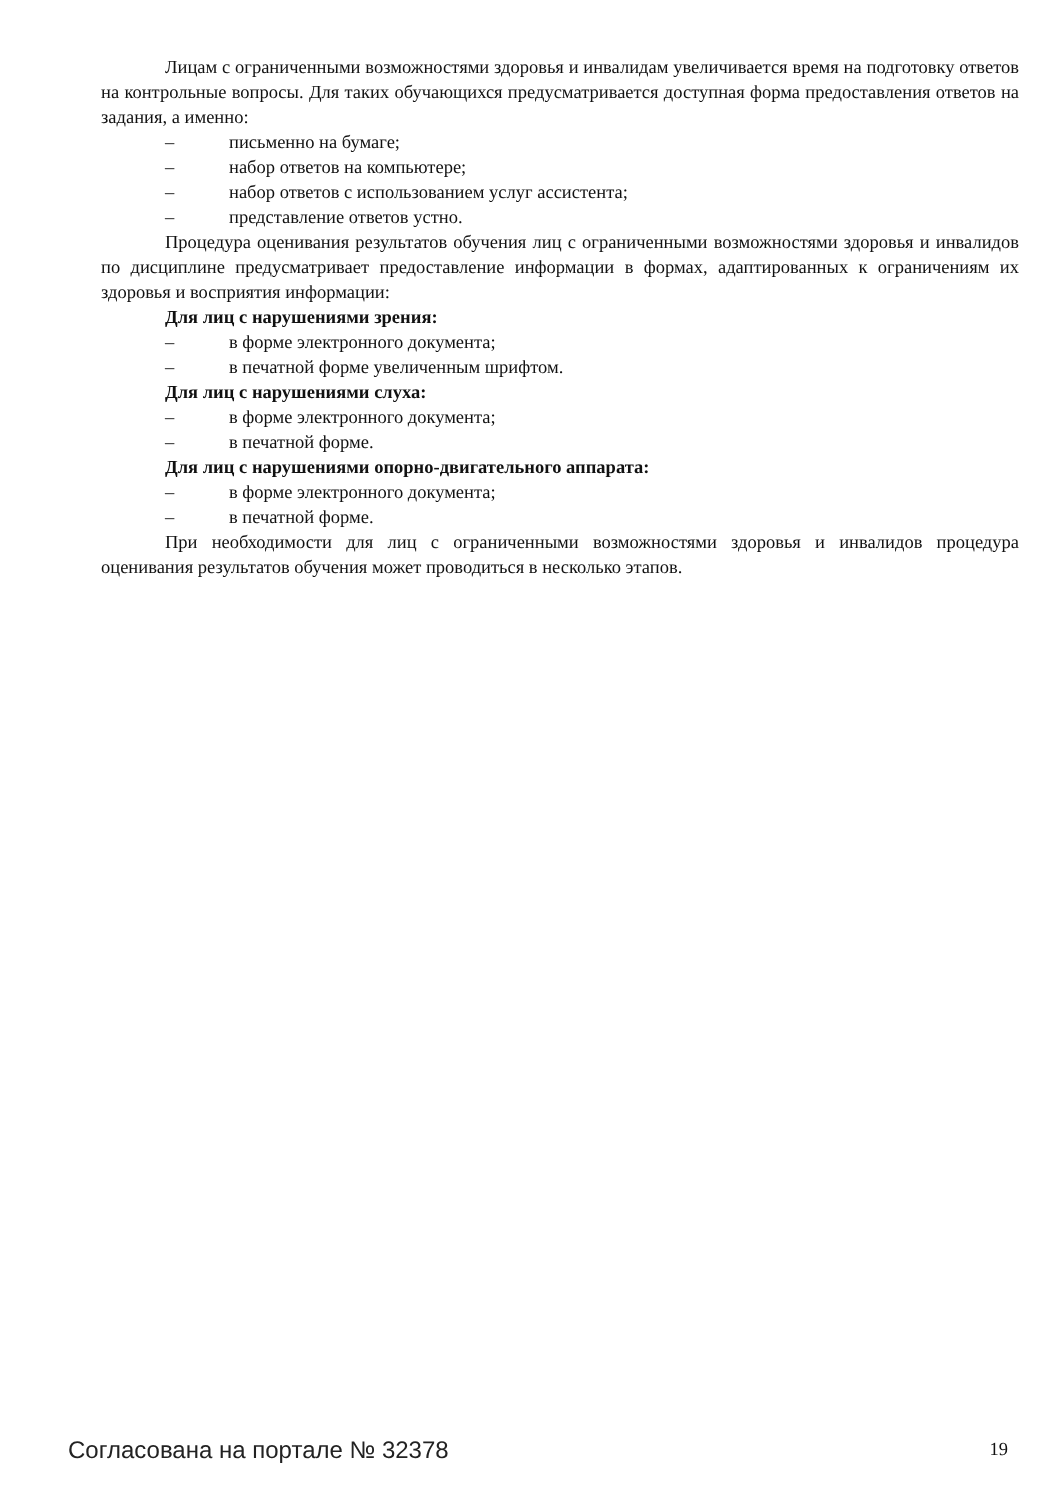Лицам с ограниченными возможностями здоровья и инвалидам увеличивается время на подготовку ответов на контрольные вопросы. Для таких обучающихся предусматривается доступная форма предоставления ответов на задания, а именно:
– письменно на бумаге;
– набор ответов на компьютере;
– набор ответов с использованием услуг ассистента;
– представление ответов устно.
Процедура оценивания результатов обучения лиц с ограниченными возможностями здоровья и инвалидов по дисциплине предусматривает предоставление информации в формах, адаптированных к ограничениям их здоровья и восприятия информации:
Для лиц с нарушениями зрения:
– в форме электронного документа;
– в печатной форме увеличенным шрифтом.
Для лиц с нарушениями слуха:
– в форме электронного документа;
– в печатной форме.
Для лиц с нарушениями опорно-двигательного аппарата:
– в форме электронного документа;
– в печатной форме.
При необходимости для лиц с ограниченными возможностями здоровья и инвалидов процедура оценивания результатов обучения может проводиться в несколько этапов.
Согласована на портале № 32378 19